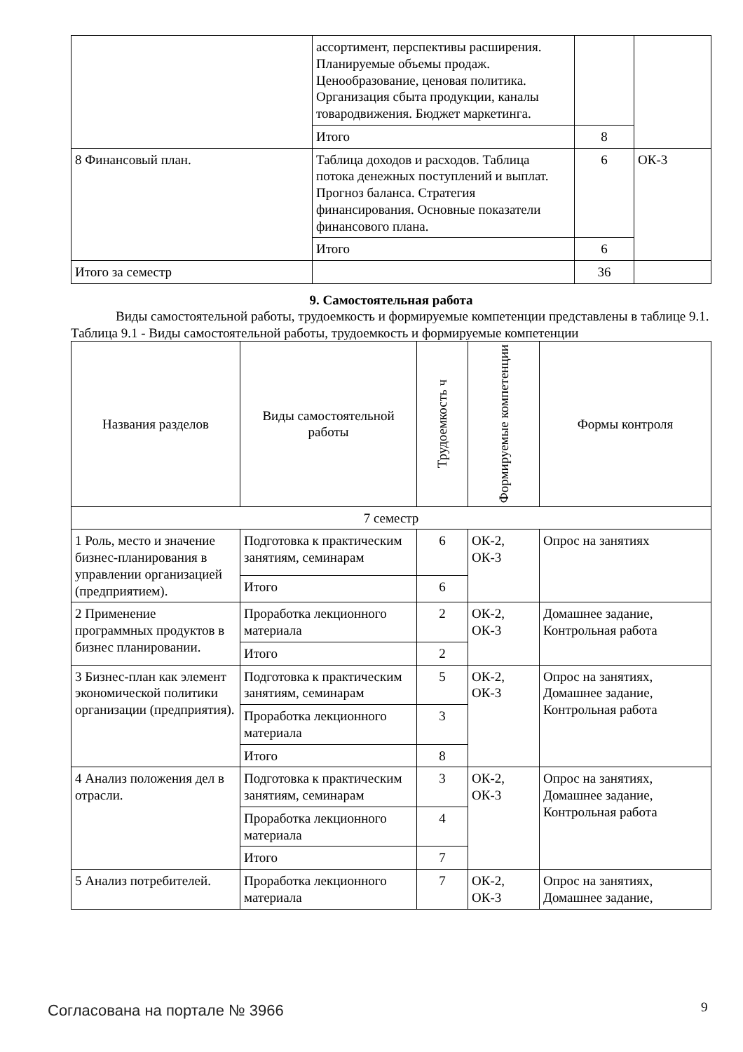| | ассортимент, перспективы расширения. Планируемые объемы продаж. Ценообразование, ценовая политика. Организация сбыта продукции, каналы товародвижения. Бюджет маркетинга. | | |
| | Итого | 8 | |
| 8 Финансовый план. | Таблица доходов и расходов. Таблица потока денежных поступлений и выплат. Прогноз баланса. Стратегия финансирования. Основные показатели финансового плана. | 6 | ОК-3 |
| | Итого | 6 | |
| Итого за семестр | | 36 | |
9. Самостоятельная работа
Виды самостоятельной работы, трудоемкость и формируемые компетенции представлены в таблице 9.1.
Таблица 9.1 - Виды самостоятельной работы, трудоемкость и формируемые компетенции
| Названия разделов | Виды самостоятельной работы | Трудоемкость ч | Формируемые компетенции | Формы контроля |
| --- | --- | --- | --- | --- |
| 7 семестр | | | | |
| 1 Роль, место и значение бизнес-планирования в управлении организацией (предприятием). | Подготовка к практическим занятиям, семинарам | 6 | ОК-2, ОК-3 | Опрос на занятиях |
| | Итого | 6 | | |
| 2 Применение программных продуктов в бизнес планировании. | Проработка лекционного материала | 2 | ОК-2, ОК-3 | Домашнее задание, Контрольная работа |
| | Итого | 2 | | |
| 3 Бизнес-план как элемент экономической политики организации (предприятия). | Подготовка к практическим занятиям, семинарам | 5 | ОК-2, ОК-3 | Опрос на занятиях, Домашнее задание, Контрольная работа |
| | Проработка лекционного материала | 3 | | |
| | Итого | 8 | | |
| 4 Анализ положения дел в отрасли. | Подготовка к практическим занятиям, семинарам | 3 | ОК-2, ОК-3 | Опрос на занятиях, Домашнее задание, Контрольная работа |
| | Проработка лекционного материала | 4 | | |
| | Итого | 7 | | |
| 5 Анализ потребителей. | Проработка лекционного материала | 7 | ОК-2, ОК-3 | Опрос на занятиях, Домашнее задание, |
Согласована на портале № 3966 9